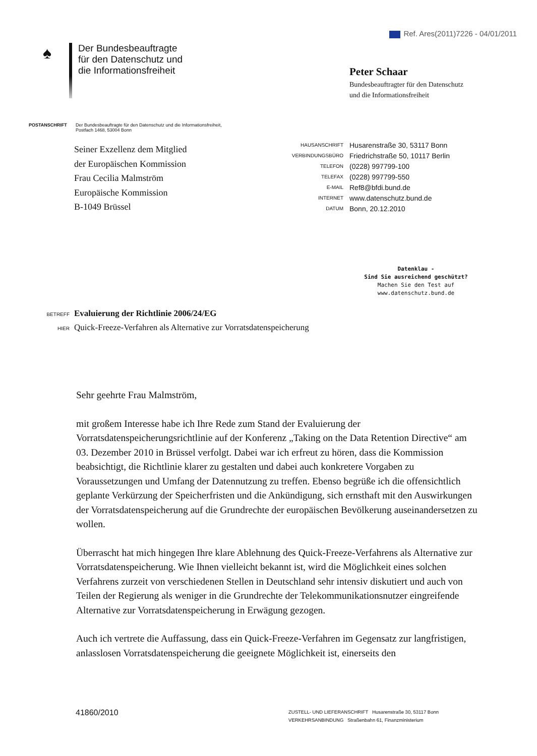Ref. Ares(2011)7226 - 04/01/2011
♠
Der Bundesbeauftragte
für den Datenschutz und
die Informationsfreiheit
Peter Schaar
Bundesbeauftragter für den Datenschutz
und die Informationsfreiheit
POSTANSCHRIFT Der Bundesbeauftragte für den Datenschutz und die Informationsfreiheit,
Postfach 1468, 53004 Bonn
Seiner Exzellenz dem Mitglied
der Europäischen Kommission
Frau Cecilia Malmström
Europäische Kommission
B-1049 Brüssel
| HAUSANSCHRIFT | Husarenstraße 30, 53117 Bonn |
| VERBINDUNGSBÜRO | Friedrichstraße 50, 10117 Berlin |
| TELEFON | (0228) 997799-100 |
| TELEFAX | (0228) 997799-550 |
| E-MAIL | Ref8@bfdi.bund.de |
| INTERNET | www.datenschutz.bund.de |
| DATUM | Bonn, 20.12.2010 |
Datenklau -
Sind Sie ausreichend geschützt?
Machen Sie den Test auf
www.datenschutz.bund.de
BETREFF Evaluierung der Richtlinie 2006/24/EG
HIER Quick-Freeze-Verfahren als Alternative zur Vorratsdatenspeicherung
Sehr geehrte Frau Malmström,
mit großem Interesse habe ich Ihre Rede zum Stand der Evaluierung der Vorratsdatenspeicherungsrichtlinie auf der Konferenz „Taking on the Data Retention Directive“ am 03. Dezember 2010 in Brüssel verfolgt. Dabei war ich erfreut zu hören, dass die Kommission beabsichtigt, die Richtlinie klarer zu gestalten und dabei auch konkretere Vorgaben zu Voraussetzungen und Umfang der Datennutzung zu treffen. Ebenso begrüße ich die offensichtlich geplante Verkürzung der Speicherfristen und die Ankündigung, sich ernsthaft mit den Auswirkungen der Vorratsdatenspeicherung auf die Grundrechte der europäischen Bevölkerung auseinandersetzen zu wollen.
Überrascht hat mich hingegen Ihre klare Ablehnung des Quick-Freeze-Verfahrens als Alternative zur Vorratsdatenspeicherung. Wie Ihnen vielleicht bekannt ist, wird die Möglichkeit eines solchen Verfahrens zurzeit von verschiedenen Stellen in Deutschland sehr intensiv diskutiert und auch von Teilen der Regierung als weniger in die Grundrechte der Telekommunikationsnutzer eingreifende Alternative zur Vorratsdatenspeicherung in Erwägung gezogen.
Auch ich vertrete die Auffassung, dass ein Quick-Freeze-Verfahren im Gegensatz zur langfristigen, anlasslosen Vorratsdatenspeicherung die geeignete Möglichkeit ist, einerseits den
41860/2010
ZUSTELL- UND LIEFERANSCHRIFT Husarenstraße 30, 53117 Bonn
VERKEHRSANBINDUNG Straßenbahn 61, Finanzministerium